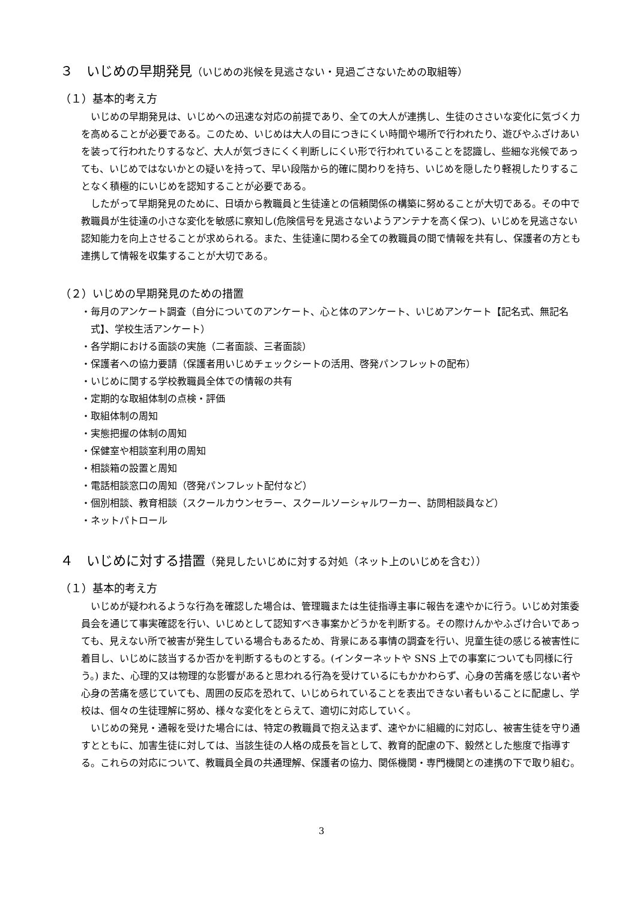３　いじめの早期発見（いじめの兆候を見逃さない・見過ごさないための取組等）
（１）基本的考え方
いじめの早期発見は、いじめへの迅速な対応の前提であり、全ての大人が連携し、生徒のささいな変化に気づく力を高めることが必要である。このため、いじめは大人の目につきにくい時間や場所で行われたり、遊びやふざけあいを装って行われたりするなど、大人が気づきにくく判断しにくい形で行われていることを認識し、些細な兆候であっても、いじめではないかとの疑いを持って、早い段階から的確に関わりを持ち、いじめを隠したり軽視したりすることなく積極的にいじめを認知することが必要である。
したがって早期発見のために、日頃から教職員と生徒達との信頼関係の構築に努めることが大切である。その中で教職員が生徒達の小さな変化を敏感に察知し(危険信号を見逃さないようアンテナを高く保つ)、いじめを見逃さない認知能力を向上させることが求められる。また、生徒達に関わる全ての教職員の間で情報を共有し、保護者の方とも連携して情報を収集することが大切である。
（２）いじめの早期発見のための措置
・毎月のアンケート調査（自分についてのアンケート、心と体のアンケート、いじめアンケート【記名式、無記名式】、学校生活アンケート）
・各学期における面談の実施（二者面談、三者面談）
・保護者への協力要請（保護者用いじめチェックシートの活用、啓発パンフレットの配布）
・いじめに関する学校教職員全体での情報の共有
・定期的な取組体制の点検・評価
・取組体制の周知
・実態把握の体制の周知
・保健室や相談室利用の周知
・相談箱の設置と周知
・電話相談窓口の周知（啓発パンフレット配付など）
・個別相談、教育相談（スクールカウンセラー、スクールソーシャルワーカー、訪問相談員など）
・ネットパトロール
４　いじめに対する措置（発見したいじめに対する対処（ネット上のいじめを含む））
（１）基本的考え方
いじめが疑われるような行為を確認した場合は、管理職または生徒指導主事に報告を速やかに行う。いじめ対策委員会を通じて事実確認を行い、いじめとして認知すべき事案かどうかを判断する。その際けんかやふざけ合いであっても、見えない所で被害が発生している場合もあるため、背景にある事情の調査を行い、児童生徒の感じる被害性に着目し、いじめに該当するか否かを判断するものとする。(インターネットや SNS 上での事案についても同様に行う。) また、心理的又は物理的な影響があると思われる行為を受けているにもかかわらず、心身の苦痛を感じない者や心身の苦痛を感じていても、周囲の反応を恐れて、いじめられていることを表出できない者もいることに配慮し、学校は、個々の生徒理解に努め、様々な変化をとらえて、適切に対応していく。
いじめの発見・通報を受けた場合には、特定の教職員で抱え込まず、速やかに組織的に対応し、被害生徒を守り通すとともに、加害生徒に対しては、当該生徒の人格の成長を旨として、教育的配慮の下、毅然とした態度で指導する。これらの対応について、教職員全員の共通理解、保護者の協力、関係機関・専門機関との連携の下で取り組む。
3